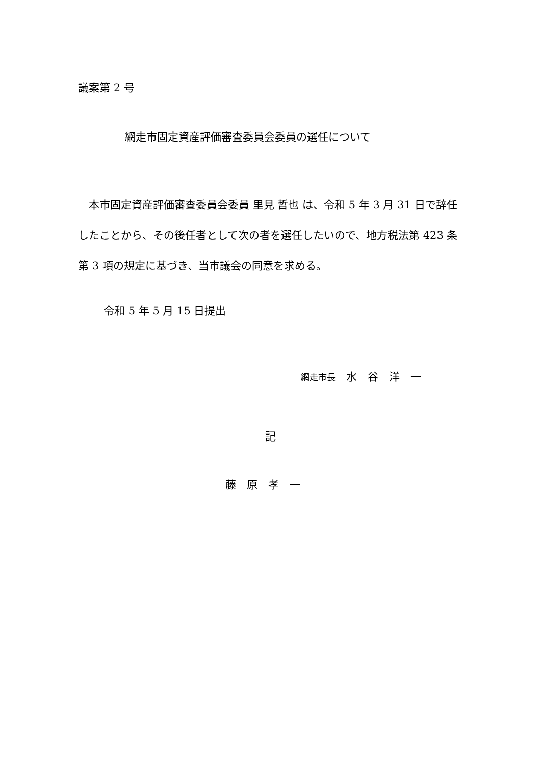議案第 2 号
網走市固定資産評価審査委員会委員の選任について
　本市固定資産評価審査委員会委員 里見 哲也 は、令和 5 年 3 月 31 日で辞任したことから、その後任者として次の者を選任したいので、地方税法第 423 条第 3 項の規定に基づき、当市議会の同意を求める。
令和 5 年 5 月 15 日提出
網走市長　水　谷　洋　一
記
藤　原　孝　一